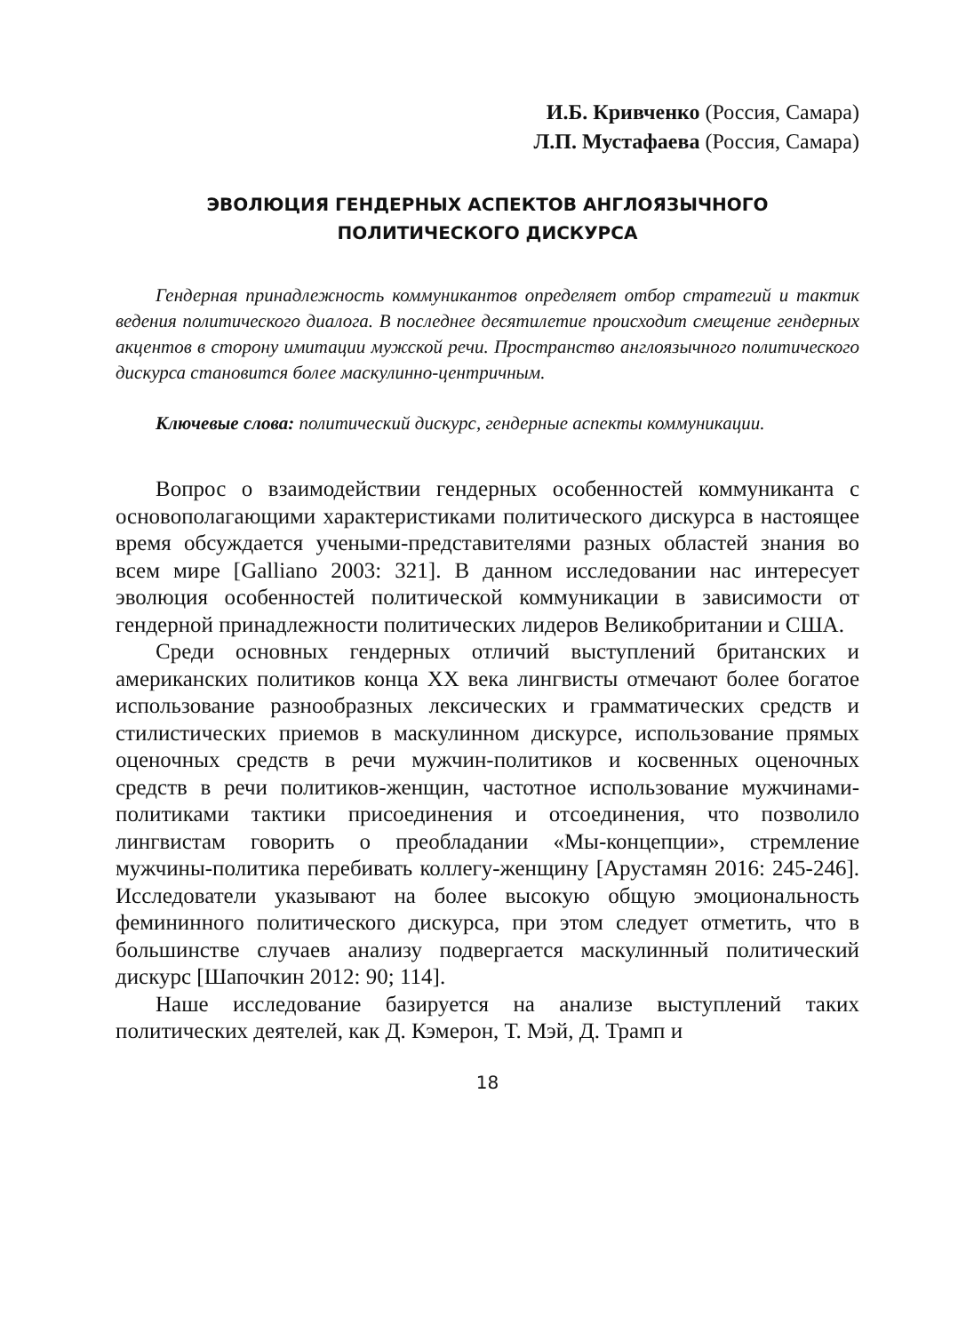И.Б. Кривченко (Россия, Самара)
Л.П. Мустафаева (Россия, Самара)
ЭВОЛЮЦИЯ ГЕНДЕРНЫХ АСПЕКТОВ АНГЛОЯЗЫЧНОГО
ПОЛИТИЧЕСКОГО ДИСКУРСА
Гендерная принадлежность коммуникантов определяет отбор стратегий и тактик ведения политического диалога. В последнее десятилетие происходит смещение гендерных акцентов в сторону имитации мужской речи. Пространство англоязычного политического дискурса становится более маскулинно-центричным.
Ключевые слова: политический дискурс, гендерные аспекты коммуникации.
Вопрос о взаимодействии гендерных особенностей коммуниканта с основополагающими характеристиками политического дискурса в настоящее время обсуждается учеными-представителями разных областей знания во всем мире [Galliano 2003: 321]. В данном исследовании нас интересует эволюция особенностей политической коммуникации в зависимости от гендерной принадлежности политических лидеров Великобритании и США.
Среди основных гендерных отличий выступлений британских и американских политиков конца XX века лингвисты отмечают более богатое использование разнообразных лексических и грамматических средств и стилистических приемов в маскулинном дискурсе, использование прямых оценочных средств в речи мужчин-политиков и косвенных оценочных средств в речи политиков-женщин, частотное использование мужчинами-политиками тактики присоединения и отсоединения, что позволило лингвистам говорить о преобладании «Мы-концепции», стремление мужчины-политика перебивать коллегу-женщину [Арустамян 2016: 245-246]. Исследователи указывают на более высокую общую эмоциональность фемининного политического дискурса, при этом следует отметить, что в большинстве случаев анализу подвергается маскулинный политический дискурс [Шапочкин 2012: 90; 114].
Наше исследование базируется на анализе выступлений таких политических деятелей, как Д. Кэмерон, Т. Мэй, Д. Трамп и
18